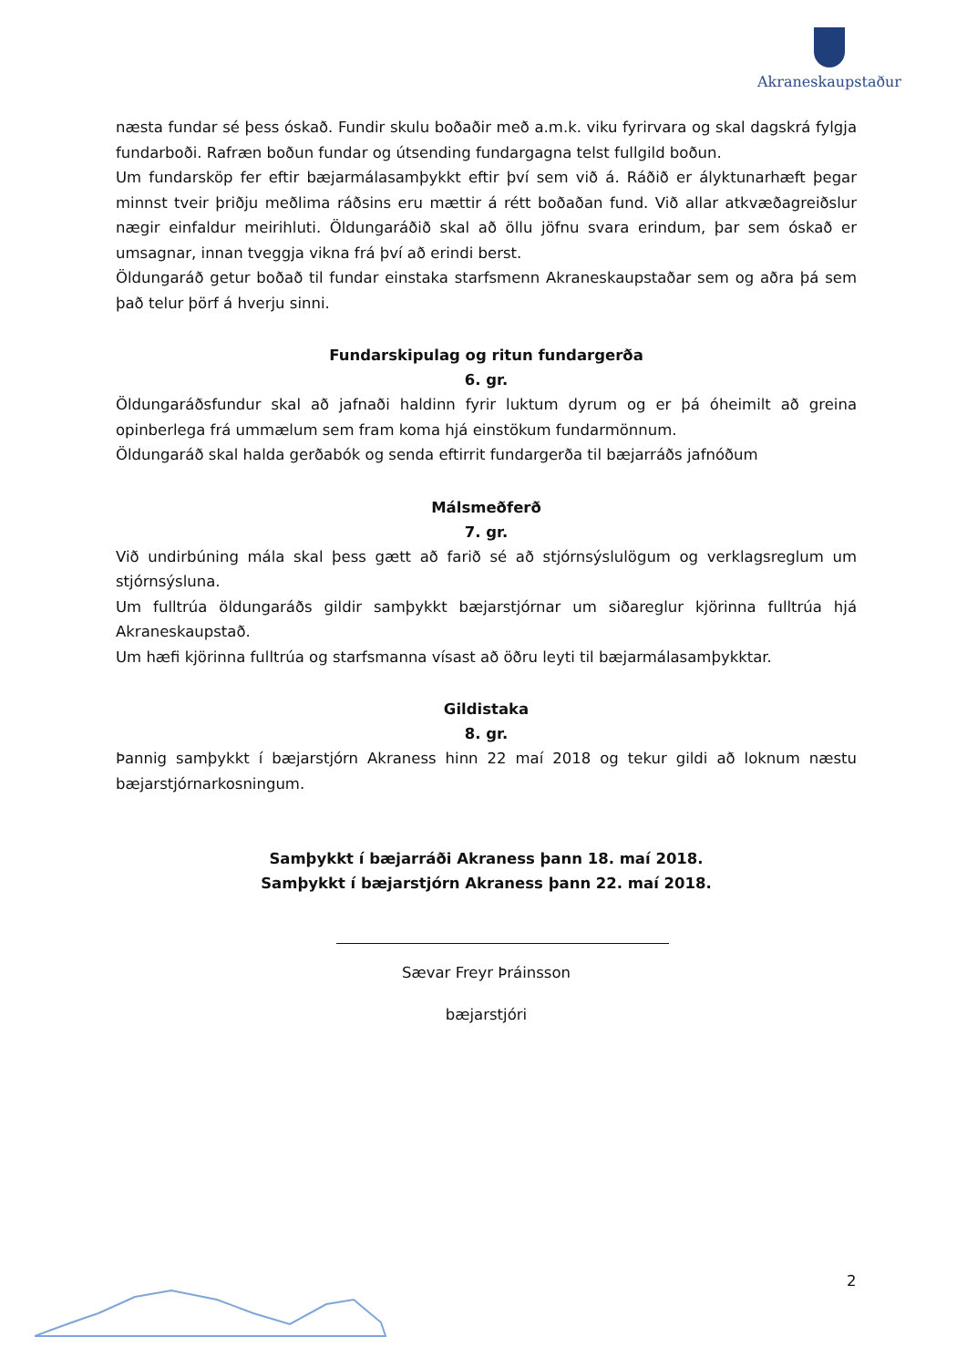Akraneskaupstaður
næsta fundar sé þess óskað. Fundir skulu boðaðir með a.m.k. viku fyrirvara og skal dagskrá fylgja fundarboði. Rafræn boðun fundar og útsending fundargagna telst fullgild boðun.
Um fundarsköp fer eftir bæjarmálasamþykkt eftir því sem við á. Ráðið er ályktunarhæft þegar minnst tveir þriðju meðlima ráðsins eru mættir á rétt boðaðan fund. Við allar atkvæðagreiðslur nægir einfaldur meirihluti. Öldungaráðið skal að öllu jöfnu svara erindum, þar sem óskað er umsagnar, innan tveggja vikna frá því að erindi berst.
Öldungaráð getur boðað til fundar einstaka starfsmenn Akraneskaupstaðar sem og aðra þá sem það telur þörf á hverju sinni.
Fundarskipulag og ritun fundargerða
6. gr.
Öldungaráðsfundur skal að jafnaði haldinn fyrir luktum dyrum og er þá óheimilt að greina opinberlega frá ummælum sem fram koma hjá einstökum fundarmönnum.
Öldungaráð skal halda gerðabók og senda eftirrit fundargerða til bæjarráðs jafnóðum
Málsmeðferð
7. gr.
Við undirbúning mála skal þess gætt að farið sé að stjórnsýslulögum og verklagsreglum um stjórnsýsluna.
Um fulltrúa öldungaráðs gildir samþykkt bæjarstjórnar um siðareglur kjörinna fulltrúa hjá Akraneskaupstað.
Um hæfi kjörinna fulltrúa og starfsmanna vísast að öðru leyti til bæjarmálasamþykktar.
Gildistaka
8. gr.
Þannig samþykkt í bæjarstjórn Akraness hinn 22 maí 2018 og tekur gildi að loknum næstu bæjarstjórnarkosningum.
Samþykkt í bæjarráði Akraness þann 18. maí 2018.
Samþykkt í bæjarstjórn Akraness þann 22. maí 2018.
Sævar Freyr Þráinsson
bæjarstjóri
2